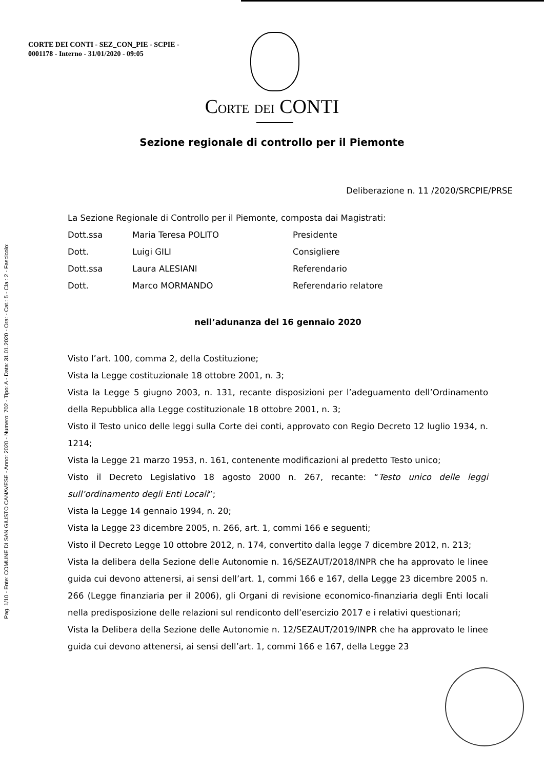Pag. 1/10 - Ente: COMUNE DI SAN GIUSTO CANAVESE - Anno: 2020 - Numero: 702 - Tipo: A - Data: 31.01.2020 - Ora: - Cat.: 5 - Cla.: 2 - Fascicolo:
CORTE DEI CONTI - SEZ_CON_PIE - SCPIE -
0001178 - Interno - 31/01/2020 - 09:05
CORTE DEI CONTI
Sezione regionale di controllo per il Piemonte
Deliberazione n. 11 /2020/SRCPIE/PRSE
La Sezione Regionale di Controllo per il Piemonte, composta dai Magistrati:
| Dott.ssa | Maria Teresa POLITO | Presidente |
| Dott. | Luigi GILI | Consigliere |
| Dott.ssa | Laura ALESIANI | Referendario |
| Dott. | Marco MORMANDO | Referendario relatore |
nell’adunanza del 16 gennaio 2020
Visto l’art. 100, comma 2, della Costituzione;
Vista la Legge costituzionale 18 ottobre 2001, n. 3;
Vista la Legge 5 giugno 2003, n. 131, recante disposizioni per l’adeguamento dell’Ordinamento della Repubblica alla Legge costituzionale 18 ottobre 2001, n. 3;
Visto il Testo unico delle leggi sulla Corte dei conti, approvato con Regio Decreto 12 luglio 1934, n. 1214;
Vista la Legge 21 marzo 1953, n. 161, contenente modificazioni al predetto Testo unico;
Visto il Decreto Legislativo 18 agosto 2000 n. 267, recante: “Testo unico delle leggi sull’ordinamento degli Enti Locali”;
Vista la Legge 14 gennaio 1994, n. 20;
Vista la Legge 23 dicembre 2005, n. 266, art. 1, commi 166 e seguenti;
Visto il Decreto Legge 10 ottobre 2012, n. 174, convertito dalla legge 7 dicembre 2012, n. 213;
Vista la delibera della Sezione delle Autonomie n. 16/SEZAUT/2018/INPR che ha approvato le linee guida cui devono attenersi, ai sensi dell’art. 1, commi 166 e 167, della Legge 23 dicembre 2005 n. 266 (Legge finanziaria per il 2006), gli Organi di revisione economico-finanziaria degli Enti locali nella predisposizione delle relazioni sul rendiconto dell’esercizio 2017 e i relativi questionari;
Vista la Delibera della Sezione delle Autonomie n. 12/SEZAUT/2019/INPR che ha approvato le linee guida cui devono attenersi, ai sensi dell’art. 1, commi 166 e 167, della Legge 23